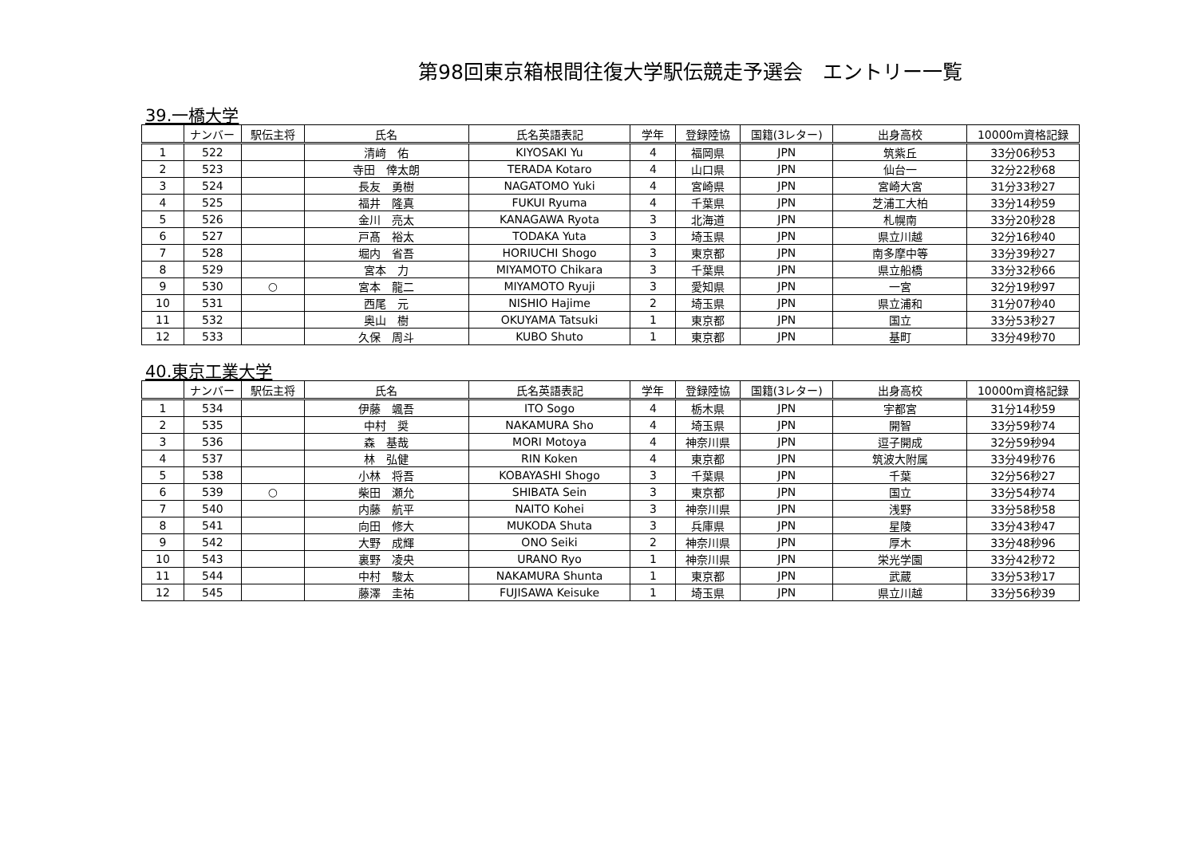第98回東京箱根間往復大学駅伝競走予選会　エントリー一覧
39.一橋大学
| | ナンバー | 駅伝主将 | 氏名 | 氏名英語表記 | 学年 | 登録陸協 | 国籍(3レター) | 出身高校 | 10000m資格記録 |
| --- | --- | --- | --- | --- | --- | --- | --- | --- | --- |
| 1 | 522 | | 清﨑 佑 | KIYOSAKI Yu | 4 | 福岡県 | JPN | 筑紫丘 | 33分06秒53 |
| 2 | 523 | | 寺田 倖太朗 | TERADA Kotaro | 4 | 山口県 | JPN | 仙台一 | 32分22秒68 |
| 3 | 524 | | 長友 勇樹 | NAGATOMO Yuki | 4 | 宮崎県 | JPN | 宮崎大宮 | 31分33秒27 |
| 4 | 525 | | 福井 隆真 | FUKUI Ryuma | 4 | 千葉県 | JPN | 芝浦工大柏 | 33分14秒59 |
| 5 | 526 | | 金川 亮太 | KANAGAWA Ryota | 3 | 北海道 | JPN | 札幌南 | 33分20秒28 |
| 6 | 527 | | 戸髙 裕太 | TODAKA Yuta | 3 | 埼玉県 | JPN | 県立川越 | 32分16秒40 |
| 7 | 528 | | 堀内 省吾 | HORIUCHI Shogo | 3 | 東京都 | JPN | 南多摩中等 | 33分39秒27 |
| 8 | 529 | | 宮本 力 | MIYAMOTO Chikara | 3 | 千葉県 | JPN | 県立船橋 | 33分32秒66 |
| 9 | 530 | ○ | 宮本 龍二 | MIYAMOTO Ryuji | 3 | 愛知県 | JPN | 一宮 | 32分19秒97 |
| 10 | 531 | | 西尾 元 | NISHIO Hajime | 2 | 埼玉県 | JPN | 県立浦和 | 31分07秒40 |
| 11 | 532 | | 奥山 樹 | OKUYAMA Tatsuki | 1 | 東京都 | JPN | 国立 | 33分53秒27 |
| 12 | 533 | | 久保 周斗 | KUBO Shuto | 1 | 東京都 | JPN | 基町 | 33分49秒70 |
40.東京工業大学
| | ナンバー | 駅伝主将 | 氏名 | 氏名英語表記 | 学年 | 登録陸協 | 国籍(3レター) | 出身高校 | 10000m資格記録 |
| --- | --- | --- | --- | --- | --- | --- | --- | --- | --- |
| 1 | 534 | | 伊藤 颯吾 | ITO Sogo | 4 | 栃木県 | JPN | 宇都宮 | 31分14秒59 |
| 2 | 535 | | 中村 奨 | NAKAMURA Sho | 4 | 埼玉県 | JPN | 開智 | 33分59秒74 |
| 3 | 536 | | 森 基哉 | MORI Motoya | 4 | 神奈川県 | JPN | 逗子開成 | 32分59秒94 |
| 4 | 537 | | 林 弘健 | RIN Koken | 4 | 東京都 | JPN | 筑波大附属 | 33分49秒76 |
| 5 | 538 | | 小林 将吾 | KOBAYASHI Shogo | 3 | 千葉県 | JPN | 千葉 | 32分56秒27 |
| 6 | 539 | ○ | 柴田 瀬允 | SHIBATA Sein | 3 | 東京都 | JPN | 国立 | 33分54秒74 |
| 7 | 540 | | 内藤 航平 | NAITO Kohei | 3 | 神奈川県 | JPN | 浅野 | 33分58秒58 |
| 8 | 541 | | 向田 修大 | MUKODA Shuta | 3 | 兵庫県 | JPN | 星陵 | 33分43秒47 |
| 9 | 542 | | 大野 成輝 | ONO Seiki | 2 | 神奈川県 | JPN | 厚木 | 33分48秒96 |
| 10 | 543 | | 裏野 凌央 | URANO Ryo | 1 | 神奈川県 | JPN | 栄光学園 | 33分42秒72 |
| 11 | 544 | | 中村 駿太 | NAKAMURA Shunta | 1 | 東京都 | JPN | 武蔵 | 33分53秒17 |
| 12 | 545 | | 藤澤 圭祐 | FUJISAWA Keisuke | 1 | 埼玉県 | JPN | 県立川越 | 33分56秒39 |